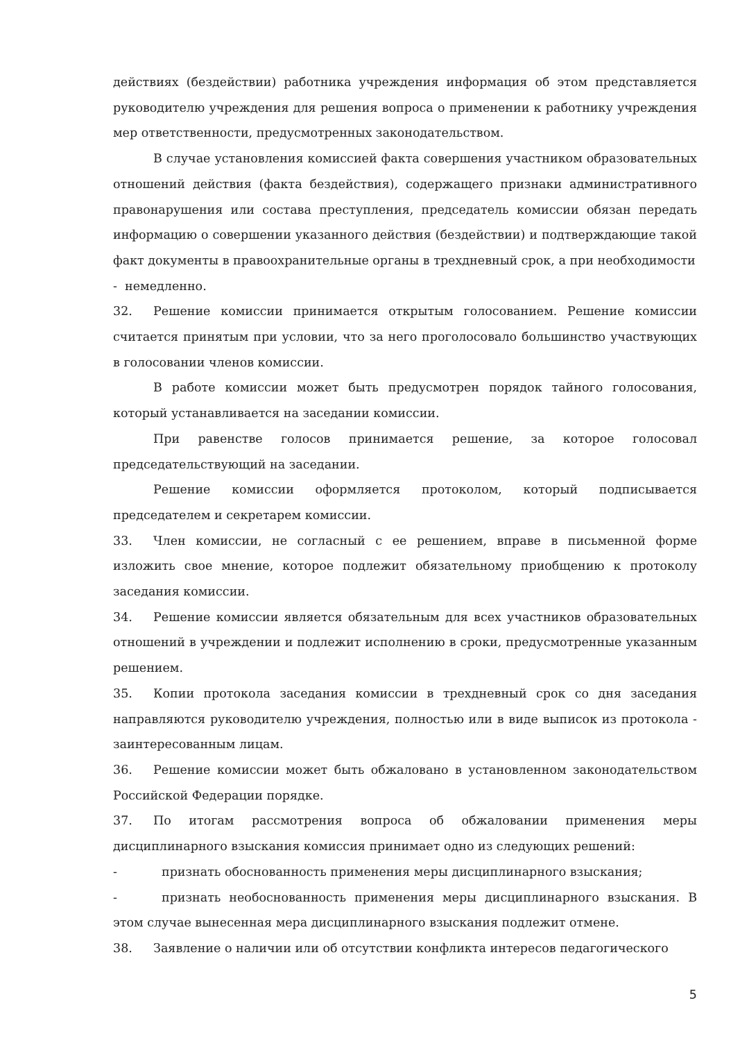действиях (бездействии) работника учреждения информация об этом представляется руководителю учреждения для решения вопроса о применении к работнику учреждения мер ответственности, предусмотренных законодательством.
В случае установления комиссией факта совершения участником образовательных отношений действия (факта бездействия), содержащего признаки административного правонарушения или состава преступления, председатель комиссии обязан передать информацию о совершении указанного действия (бездействии) и подтверждающие такой факт документы в правоохранительные органы в трехдневный срок, а при необходимости
- немедленно.
32. Решение комиссии принимается открытым голосованием. Решение комиссии считается принятым при условии, что за него проголосовало большинство участвующих в голосовании членов комиссии.
В работе комиссии может быть предусмотрен порядок тайного голосования, который устанавливается на заседании комиссии.
При равенстве голосов принимается решение, за которое голосовал председательствующий на заседании.
Решение комиссии оформляется протоколом, который подписывается председателем и секретарем комиссии.
33. Член комиссии, не согласный с ее решением, вправе в письменной форме изложить свое мнение, которое подлежит обязательному приобщению к протоколу заседания комиссии.
34. Решение комиссии является обязательным для всех участников образовательных отношений в учреждении и подлежит исполнению в сроки, предусмотренные указанным решением.
35. Копии протокола заседания комиссии в трехдневный срок со дня заседания направляются руководителю учреждения, полностью или в виде выписок из протокола - заинтересованным лицам.
36. Решение комиссии может быть обжаловано в установленном законодательством Российской Федерации порядке.
37. По итогам рассмотрения вопроса об обжаловании применения меры дисциплинарного взыскания комиссия принимает одно из следующих решений:
- признать обоснованность применения меры дисциплинарного взыскания;
- признать необоснованность применения меры дисциплинарного взыскания. В этом случае вынесенная мера дисциплинарного взыскания подлежит отмене.
38. Заявление о наличии или об отсутствии конфликта интересов педагогического
5